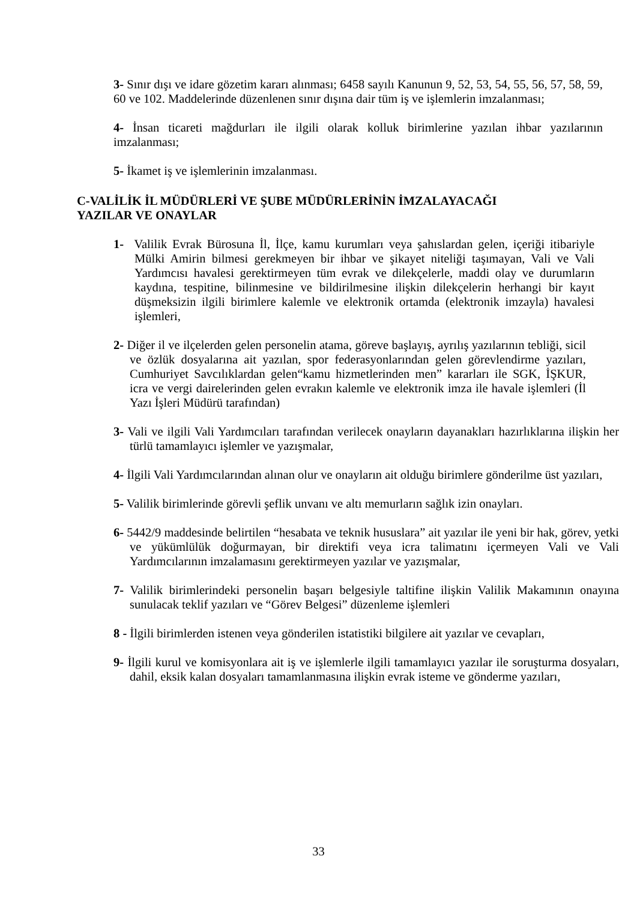3- Sınır dışı ve idare gözetim kararı alınması; 6458 sayılı Kanunun 9, 52, 53, 54, 55, 56, 57, 58, 59, 60 ve 102. Maddelerinde düzenlenen sınır dışına dair tüm iş ve işlemlerin imzalanması;
4- İnsan ticareti mağdurları ile ilgili olarak kolluk birimlerine yazılan ihbar yazılarının imzalanması;
5- İkamet iş ve işlemlerinin imzalanması.
C-VALİLİK İL MÜDÜRLERİ VE ŞUBE MÜDÜRLERİNİN İMZALAYACAĞI
YAZILAR VE ONAYLAR
1- Valilik Evrak Bürosuna İl, İlçe, kamu kurumları veya şahıslardan gelen, içeriği itibariyle Mülki Amirin bilmesi gerekmeyen bir ihbar ve şikayet niteliği taşımayan, Vali ve Vali Yardımcısı havalesi gerektirmeyen tüm evrak ve dilekçelerle, maddi olay ve durumların kaydına, tespitine, bilinmesine ve bildirilmesine ilişkin dilekçelerin herhangi bir kayıt düşmeksizin ilgili birimlere kalemle ve elektronik ortamda (elektronik imzayla) havalesi işlemleri,
2- Diğer il ve ilçelerden gelen personelin atama, göreve başlayış, ayrılış yazılarının tebliği, sicil ve özlük dosyalarına ait yazılan, spor federasyonlarından gelen görevlendirme yazıları, Cumhuriyet Savcılıklardan gelen“kamu hizmetlerinden men” kararları ile SGK, İŞKUR, icra ve vergi dairelerinden gelen evrakın kalemle ve elektronik imza ile havale işlemleri (İl Yazı İşleri Müdürü tarafından)
3- Vali ve ilgili Vali Yardımcıları tarafından verilecek onayların dayanakları hazırlıklarına ilişkin her türlü tamamlayıcı işlemler ve yazışmalar,
4- İlgili Vali Yardımcılarından alınan olur ve onayların ait olduğu birimlere gönderilme üst yazıları,
5- Valilik birimlerinde görevli şeflik unvanı ve altı memurların sağlık izin onayları.
6- 5442/9 maddesinde belirtilen “hesabata ve teknik hususlara” ait yazılar ile yeni bir hak, görev, yetki ve yükümlülük doğurmayan, bir direktifi veya icra talimatını içermeyen Vali ve Vali Yardımcılarının imzalamasını gerektirmeyen yazılar ve yazışmalar,
7- Valilik birimlerindeki personelin başarı belgesiyle taltifine ilişkin Valilik Makamının onayına sunulacak teklif yazıları ve “Görev Belgesi” düzenleme işlemleri
8 - İlgili birimlerden istenen veya gönderilen istatistiki bilgilere ait yazılar ve cevapları,
9- İlgili kurul ve komisyonlara ait iş ve işlemlerle ilgili tamamlayıcı yazılar ile soruşturma dosyaları, dahil, eksik kalan dosyaları tamamlanmasına ilişkin evrak isteme ve gönderme yazıları,
33